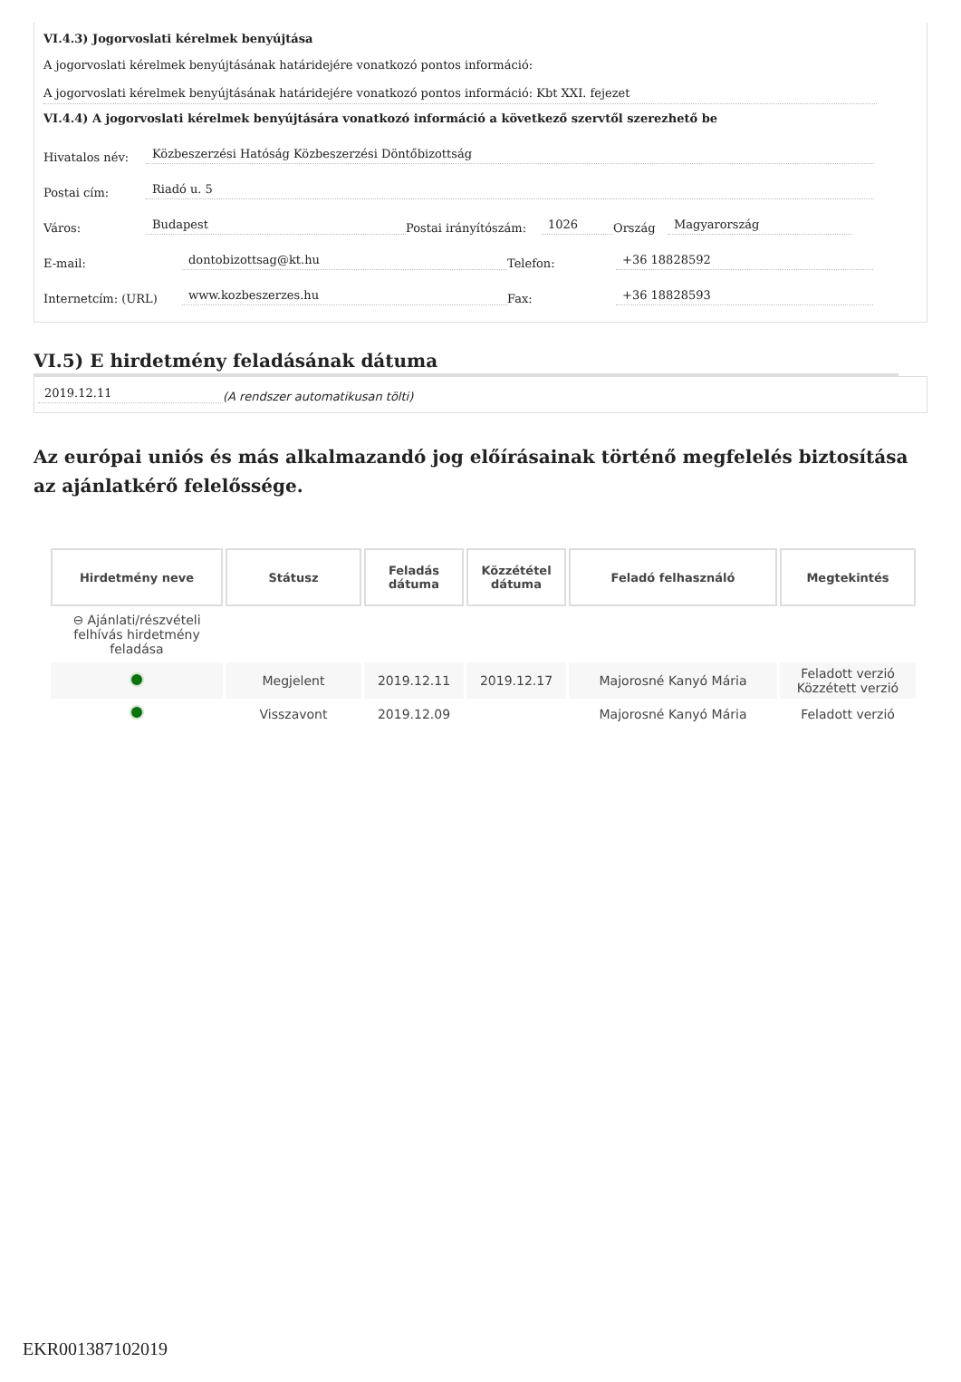VI.4.3) Jogorvoslati kérelmek benyújtása
A jogorvoslati kérelmek benyújtásának határidejére vonatkozó pontos információ:
A jogorvoslati kérelmek benyújtásának határidejére vonatkozó pontos információ: Kbt XXI. fejezet
VI.4.4) A jogorvoslati kérelmek benyújtására vonatkozó információ a következő szervtől szerezhető be
Hivatalos név: Közbeszerzési Hatóság Közbeszerzési Döntőbizottság
Postai cím: Riadó u. 5
Város: Budapest Postai irányítószám: 1026 Ország Magyarország
E-mail: dontobizottsag@kt.hu Telefon: +36 18828592
Internetcím: (URL) www.kozbeszerzes.hu Fax: +36 18828593
VI.5) E hirdetmény feladásának dátuma
2019.12.11 (A rendszer automatikusan tölti)
Az európai uniós és más alkalmazandó jog előírásainak történő megfelelés biztosítása az ajánlatkérő felelőssége.
| Hirdetmény neve | Státusz | Feladás dátuma | Közzététel dátuma | Feladó felhasználó | Megtekintés |
| --- | --- | --- | --- | --- | --- |
| ⊖ Ajánlati/részvételi felhívás hirdetmény feladása | | | | | |
| | Megjelent | 2019.12.11 | 2019.12.17 | Majorosné Kanyó Mária | Feladott verzió Közzétett verzió |
| | Visszavont | 2019.12.09 | | Majorosné Kanyó Mária | Feladott verzió |
EKR001387102019